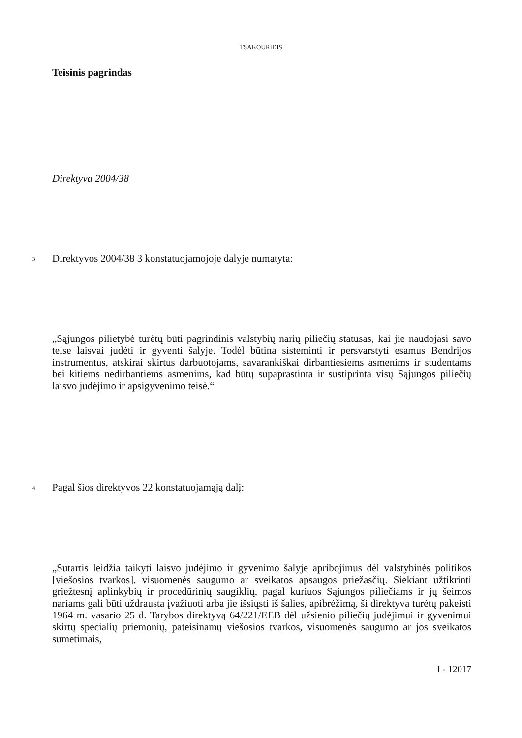TSAKOURIDIS
Teisinis pagrindas
Direktyva 2004/38
3 Direktyvos 2004/38 3 konstatuojamojoje dalyje numatyta:
„Sąjungos pilietybė turėtų būti pagrindinis valstybių narių piliečių statusas, kai jie naudojasi savo teise laisvai judėti ir gyventi šalyje. Todėl būtina sisteminti ir persvarstyti esamus Bendrijos instrumentus, atskirai skirtus darbuotojams, savarankiškai dirbantiesiems asmenims ir studentams bei kitiems nedirbantiems asmenims, kad būtų supaprastinta ir sustiprinta visų Sąjungos piliečių laisvo judėjimo ir apsigyvenimo teisė.“
4 Pagal šios direktyvos 22 konstatuojamąją dalį:
„Sutartis leidžia taikyti laisvo judėjimo ir gyvenimo šalyje apribojimus dėl valstybinės politikos [viešosios tvarkos], visuomenės saugumo ar sveikatos apsaugos priežasčių. Siekiant užtikrinti griežtesnį aplinkybių ir procedūrinių saugiklių, pagal kuriuos Sąjungos piliečiams ir jų šeimos nariams gali būti uždrausta įvažiuoti arba jie išsiųsti iš šalies, apibrėžimą, ši direktyva turėtų pakeisti 1964 m. vasario 25 d. Tarybos direktyvą 64/221/EEB dėl užsienio piliečių judėjimui ir gyvenimui skirtų specialių priemonių, pateisinamų viešosios tvarkos, visuomenės saugumo ar jos sveikatos sumetimais,
I - 12017